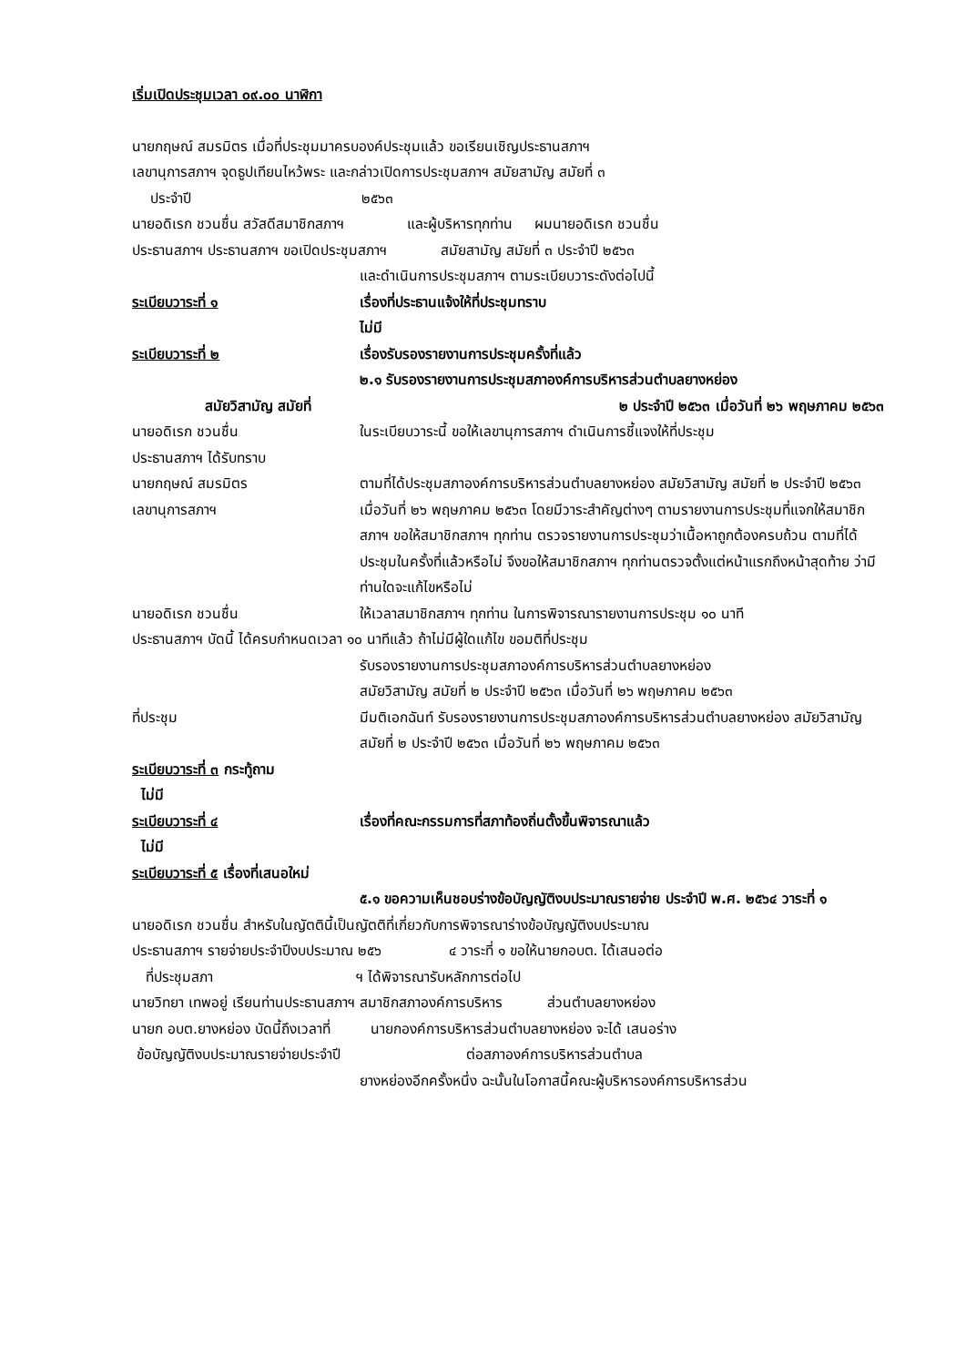เริ่มเปิดประชุมเวลา ๐๙.๐๐ นาฬิกา
นายกฤษณ์ สมรมิตร เมื่อที่ประชุมมาครบองค์ประชุมแล้ว ขอเรียนเชิญประธานสภาฯ
เลขานุการสภาฯ จุดธูปเทียนไหว้พระ และกล่าวเปิดการประชุมสภาฯ สมัยสามัญ สมัยที่ ๓
ประจำปี ๒๕๖๓
นายอดิเรก ชวนชื่น สวัสดีสมาชิกสภาฯ และผู้บริหารทุกท่าน ผมนายอดิเรก ชวนชื่น
ประธานสภาฯ ประธานสภาฯ ขอเปิดประชุมสภาฯ สมัยสามัญ สมัยที่ ๓ ประจำปี ๒๕๖๓
และดำเนินการประชุมสภาฯ ตามระเบียบวาระดังต่อไปนี้
ระเบียบวาระที่ ๑ เรื่องที่ประธานแจ้งให้ที่ประชุมทราบ
ไม่มี
ระเบียบวาระที่ ๒ เรื่องรับรองรายงานการประชุมครั้งที่แล้ว
๒.๑ รับรองรายงานการประชุมสภาองค์การบริหารส่วนตำบลยางหย่อง
สมัยวิสามัญ สมัยที่
๒ ประจำปี ๒๕๖๓ เมื่อวันที่ ๒๖ พฤษภาคม ๒๕๖๓
นายอดิเรก ชวนชื่น ในระเบียบวาระนี้ ขอให้เลขานุการสภาฯ ดำเนินการชี้แจงให้ที่ประชุม
ประธานสภาฯ ได้รับทราบ
นายกฤษณ์ สมรมิตร
เลขานุการสภาฯ
ตามที่ได้ประชุมสภาองค์การบริหารส่วนตำบลยางหย่อง สมัยวิสามัญ สมัยที่ ๒ ประจำปี ๒๕๖๓ เมื่อวันที่ ๒๖ พฤษภาคม ๒๕๖๓ โดยมีวาระสำคัญต่างๆ ตามรายงานการประชุมที่แจกให้สมาชิกสภาฯ ขอให้สมาชิกสภาฯ ทุกท่าน ตรวจรายงานการประชุมว่าเนื้อหาถูกต้องครบถ้วน ตามที่ได้ประชุมในครั้งที่แล้วหรือไม่ จึงขอให้สมาชิกสภาฯ ทุกท่านตรวจตั้งแต่หน้าแรกถึงหน้าสุดท้าย ว่ามีท่านใดจะแก้ไขหรือไม่
นายอดิเรก ชวนชื่น ให้เวลาสมาชิกสภาฯ ทุกท่าน ในการพิจารณารายงานการประชุม ๑๐ นาที
ประธานสภาฯ บัดนี้ ได้ครบกำหนดเวลา ๑๐ นาทีแล้ว ถ้าไม่มีผู้ใดแก้ไข ขอมติที่ประชุม
รับรองรายงานการประชุมสภาองค์การบริหารส่วนตำบลยางหย่อง
สมัยวิสามัญ สมัยที่ ๒ ประจำปี ๒๕๖๓ เมื่อวันที่ ๒๖ พฤษภาคม ๒๕๖๓
ที่ประชุม มีมติเอกฉันท์ รับรองรายงานการประชุมสภาองค์การบริหารส่วนตำบลยางหย่อง สมัยวิสามัญ สมัยที่ ๒ ประจำปี ๒๕๖๓ เมื่อวันที่ ๒๖ พฤษภาคม ๒๕๖๓
ระเบียบวาระที่ ๓ กระทู้ถาม
ไม่มี
ระเบียบวาระที่ ๔ เรื่องที่คณะกรรมการที่สภาท้องถิ่นตั้งขึ้นพิจารณาแล้ว
ไม่มี
ระเบียบวาระที่ ๕ เรื่องที่เสนอใหม่
๕.๑ ขอความเห็นชอบร่างข้อบัญญัติงบประมาณรายจ่าย ประจำปี พ.ศ. ๒๕๖๔ วาระที่ ๑
นายอดิเรก ชวนชื่น สำหรับในญัตตินี้เป็นญัตติที่เกี่ยวกับการพิจารณาร่างข้อบัญญัติงบประมาณ
ประธานสภาฯ รายจ่ายประจำปีงบประมาณ ๒๕๖ ๔ วาระที่ ๑ ขอให้นายกอบต. ได้เสนอต่อ
ที่ประชุมสภา ฯ ได้พิจารณารับหลักการต่อไป
นายวิทยา เทพอยู่ เรียนท่านประธานสภาฯ สมาชิกสภาองค์การบริหาร ส่วนตำบลยางหย่อง
นายก อบต.ยางหย่อง บัดนี้ถึงเวลาที่ นายกองค์การบริหารส่วนตำบลยางหย่อง จะได้ เสนอร่าง
ข้อบัญญัติงบประมาณรายจ่ายประจำปี ต่อสภาองค์การบริหารส่วนตำบล
ยางหย่องอีกครั้งหนึ่ง ฉะนั้นในโอกาสนี้คณะผู้บริหารองค์การบริหารส่วน